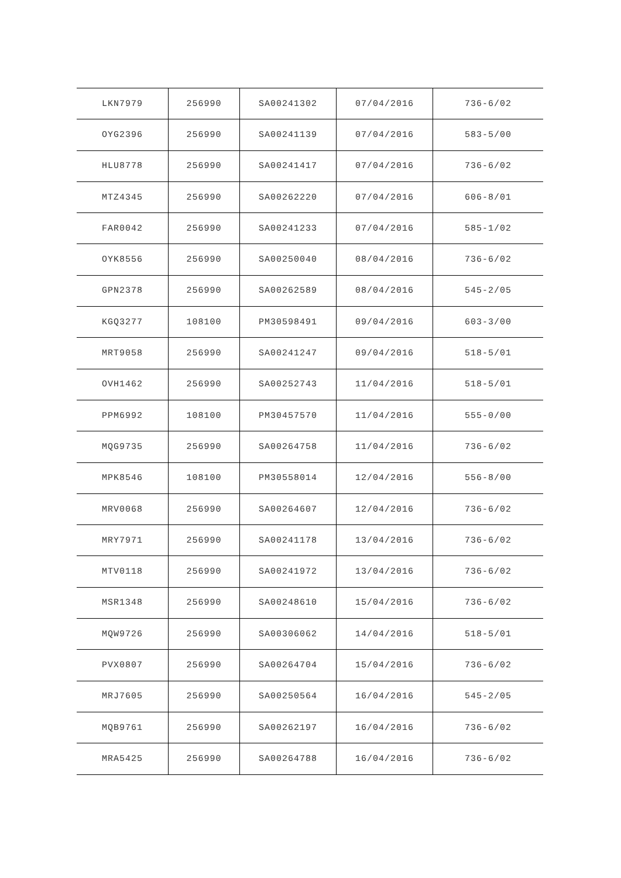| LKN7979 | 256990 | SA00241302 | 07/04/2016 | 736-6/02 |
| OYG2396 | 256990 | SA00241139 | 07/04/2016 | 583-5/00 |
| HLU8778 | 256990 | SA00241417 | 07/04/2016 | 736-6/02 |
| MTZ4345 | 256990 | SA00262220 | 07/04/2016 | 606-8/01 |
| FAR0042 | 256990 | SA00241233 | 07/04/2016 | 585-1/02 |
| OYK8556 | 256990 | SA00250040 | 08/04/2016 | 736-6/02 |
| GPN2378 | 256990 | SA00262589 | 08/04/2016 | 545-2/05 |
| KGQ3277 | 108100 | PM30598491 | 09/04/2016 | 603-3/00 |
| MRT9058 | 256990 | SA00241247 | 09/04/2016 | 518-5/01 |
| OVH1462 | 256990 | SA00252743 | 11/04/2016 | 518-5/01 |
| PPM6992 | 108100 | PM30457570 | 11/04/2016 | 555-0/00 |
| MQG9735 | 256990 | SA00264758 | 11/04/2016 | 736-6/02 |
| MPK8546 | 108100 | PM30558014 | 12/04/2016 | 556-8/00 |
| MRV0068 | 256990 | SA00264607 | 12/04/2016 | 736-6/02 |
| MRY7971 | 256990 | SA00241178 | 13/04/2016 | 736-6/02 |
| MTV0118 | 256990 | SA00241972 | 13/04/2016 | 736-6/02 |
| MSR1348 | 256990 | SA00248610 | 15/04/2016 | 736-6/02 |
| MQW9726 | 256990 | SA00306062 | 14/04/2016 | 518-5/01 |
| PVX0807 | 256990 | SA00264704 | 15/04/2016 | 736-6/02 |
| MRJ7605 | 256990 | SA00250564 | 16/04/2016 | 545-2/05 |
| MQB9761 | 256990 | SA00262197 | 16/04/2016 | 736-6/02 |
| MRA5425 | 256990 | SA00264788 | 16/04/2016 | 736-6/02 |